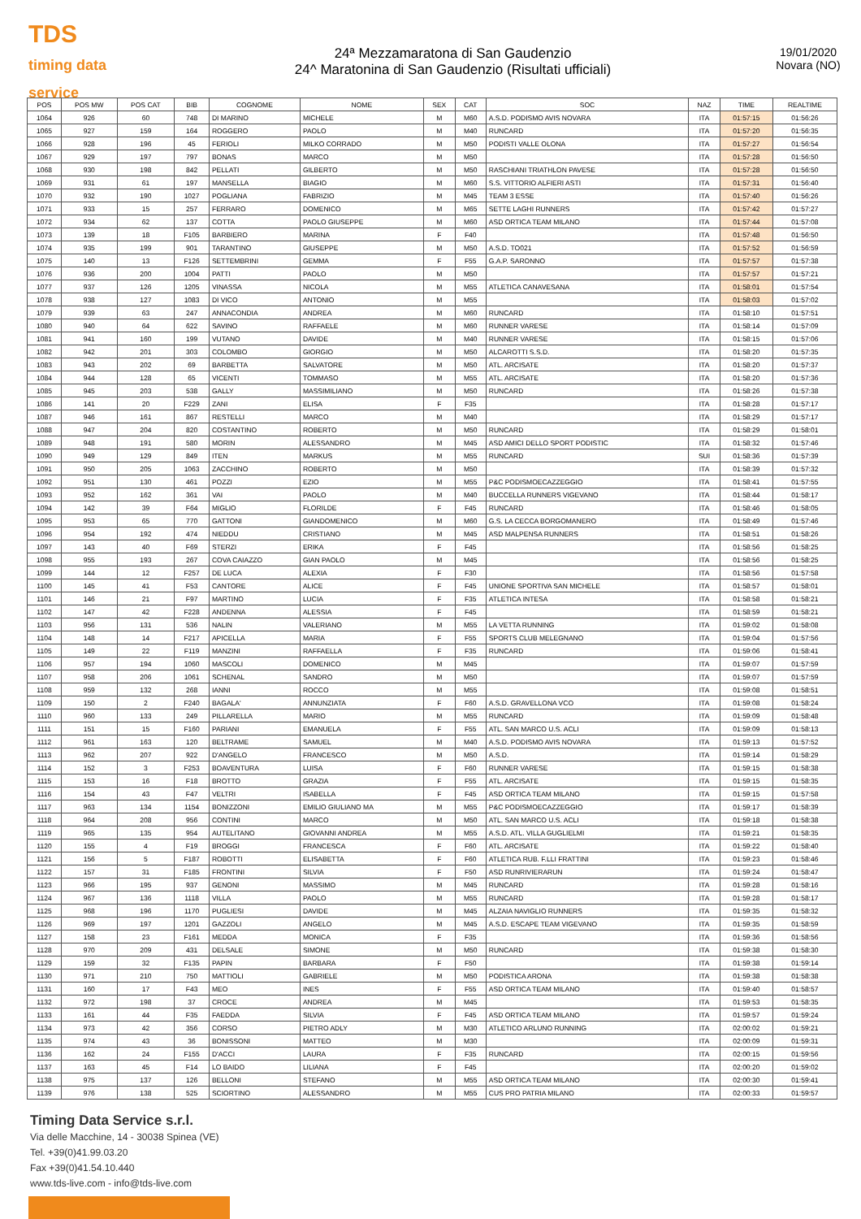TDS
timing data service
24ª Mezzamaratona di San Gaudenzio
24^ Maratonina di San Gaudenzio (Risultati ufficiali)
19/01/2020
Novara (NO)
| POS | POS MW | POS CAT | BIB | COGNOME | NOME | SEX | CAT | SOC | NAZ | TIME | REALTIME |
| --- | --- | --- | --- | --- | --- | --- | --- | --- | --- | --- | --- |
| 1064 | 926 | 60 | 748 | DI MARINO | MICHELE | M | M60 | A.S.D. PODISMO AVIS NOVARA | ITA | 01:57:15 | 01:56:26 |
| 1065 | 927 | 159 | 164 | ROGGERO | PAOLO | M | M40 | RUNCARD | ITA | 01:57:20 | 01:56:35 |
| 1066 | 928 | 196 | 45 | FERIOLI | MILKO CORRADO | M | M50 | PODISTI VALLE OLONA | ITA | 01:57:27 | 01:56:54 |
| 1067 | 929 | 197 | 797 | BONAS | MARCO | M | M50 | | ITA | 01:57:28 | 01:56:50 |
| 1068 | 930 | 198 | 842 | PELLATI | GILBERTO | M | M50 | RASCHIANI TRIATHLON PAVESE | ITA | 01:57:28 | 01:56:50 |
| 1069 | 931 | 61 | 197 | MANSELLA | BIAGIO | M | M60 | S.S. VITTORIO ALFIERI ASTI | ITA | 01:57:31 | 01:56:40 |
| 1070 | 932 | 190 | 1027 | POGLIANA | FABRIZIO | M | M45 | TEAM 3 ESSE | ITA | 01:57:40 | 01:56:26 |
| 1071 | 933 | 15 | 257 | FERRARO | DOMENICO | M | M65 | SETTE LAGHI RUNNERS | ITA | 01:57:42 | 01:57:27 |
| 1072 | 934 | 62 | 137 | COTTA | PAOLO GIUSEPPE | M | M60 | ASD ORTICA TEAM MILANO | ITA | 01:57:44 | 01:57:08 |
| 1073 | 139 | 18 | F105 | BARBIERO | MARINA | F | F40 | | ITA | 01:57:48 | 01:56:50 |
| 1074 | 935 | 199 | 901 | TARANTINO | GIUSEPPE | M | M50 | A.S.D. TO021 | ITA | 01:57:52 | 01:56:59 |
| 1075 | 140 | 13 | F126 | SETTEMBRINI | GEMMA | F | F55 | G.A.P. SARONNO | ITA | 01:57:57 | 01:57:38 |
| 1076 | 936 | 200 | 1004 | PATTI | PAOLO | M | M50 | | ITA | 01:57:57 | 01:57:21 |
| 1077 | 937 | 126 | 1205 | VINASSA | NICOLA | M | M55 | ATLETICA CANAVESANA | ITA | 01:58:01 | 01:57:54 |
| 1078 | 938 | 127 | 1083 | DI VICO | ANTONIO | M | M55 | | ITA | 01:58:03 | 01:57:02 |
| 1079 | 939 | 63 | 247 | ANNACONDIA | ANDREA | M | M60 | RUNCARD | ITA | 01:58:10 | 01:57:51 |
| 1080 | 940 | 64 | 622 | SAVINO | RAFFAELE | M | M60 | RUNNER VARESE | ITA | 01:58:14 | 01:57:09 |
| 1081 | 941 | 160 | 199 | VUTANO | DAVIDE | M | M40 | RUNNER VARESE | ITA | 01:58:15 | 01:57:06 |
| 1082 | 942 | 201 | 303 | COLOMBO | GIORGIO | M | M50 | ALCAROTTI S.S.D. | ITA | 01:58:20 | 01:57:35 |
| 1083 | 943 | 202 | 69 | BARBETTA | SALVATORE | M | M50 | ATL. ARCISATE | ITA | 01:58:20 | 01:57:37 |
| 1084 | 944 | 128 | 65 | VICENTI | TOMMASO | M | M55 | ATL. ARCISATE | ITA | 01:58:20 | 01:57:36 |
| 1085 | 945 | 203 | 538 | GALLY | MASSIMILIANO | M | M50 | RUNCARD | ITA | 01:58:26 | 01:57:38 |
| 1086 | 141 | 20 | F229 | ZANI | ELISA | F | F35 | | ITA | 01:58:28 | 01:57:17 |
| 1087 | 946 | 161 | 867 | RESTELLI | MARCO | M | M40 | | ITA | 01:58:29 | 01:57:17 |
| 1088 | 947 | 204 | 820 | COSTANTINO | ROBERTO | M | M50 | RUNCARD | ITA | 01:58:29 | 01:58:01 |
| 1089 | 948 | 191 | 580 | MORIN | ALESSANDRO | M | M45 | ASD AMICI DELLO SPORT PODISTIC | ITA | 01:58:32 | 01:57:46 |
| 1090 | 949 | 129 | 849 | ITEN | MARKUS | M | M55 | RUNCARD | SUI | 01:58:36 | 01:57:39 |
| 1091 | 950 | 205 | 1063 | ZACCHINO | ROBERTO | M | M50 | | ITA | 01:58:39 | 01:57:32 |
| 1092 | 951 | 130 | 461 | POZZI | EZIO | M | M55 | P&C PODISMOECAZZEGGIO | ITA | 01:58:41 | 01:57:55 |
| 1093 | 952 | 162 | 361 | VAI | PAOLO | M | M40 | BUCCELLA RUNNERS VIGEVANO | ITA | 01:58:44 | 01:58:17 |
| 1094 | 142 | 39 | F64 | MIGLIO | FLORILDE | F | F45 | RUNCARD | ITA | 01:58:46 | 01:58:05 |
| 1095 | 953 | 65 | 770 | GATTONI | GIANDOMENICO | M | M60 | G.S. LA CECCA BORGOMANERO | ITA | 01:58:49 | 01:57:46 |
| 1096 | 954 | 192 | 474 | NIEDDU | CRISTIANO | M | M45 | ASD MALPENSA RUNNERS | ITA | 01:58:51 | 01:58:26 |
| 1097 | 143 | 40 | F69 | STERZI | ERIKA | F | F45 | | ITA | 01:58:56 | 01:58:25 |
| 1098 | 955 | 193 | 267 | COVA CAIAZZO | GIAN PAOLO | M | M45 | | ITA | 01:58:56 | 01:58:25 |
| 1099 | 144 | 12 | F257 | DE LUCA | ALEXIA | F | F30 | | ITA | 01:58:56 | 01:57:58 |
| 1100 | 145 | 41 | F53 | CANTORE | ALICE | F | F45 | UNIONE SPORTIVA SAN MICHELE | ITA | 01:58:57 | 01:58:01 |
| 1101 | 146 | 21 | F97 | MARTINO | LUCIA | F | F35 | ATLETICA INTESA | ITA | 01:58:58 | 01:58:21 |
| 1102 | 147 | 42 | F228 | ANDENNA | ALESSIA | F | F45 | | ITA | 01:58:59 | 01:58:21 |
| 1103 | 956 | 131 | 536 | NALIN | VALERIANO | M | M55 | LA VETTA RUNNING | ITA | 01:59:02 | 01:58:08 |
| 1104 | 148 | 14 | F217 | APICELLA | MARIA | F | F55 | SPORTS CLUB MELEGNANO | ITA | 01:59:04 | 01:57:56 |
| 1105 | 149 | 22 | F119 | MANZINI | RAFFAELLA | F | F35 | RUNCARD | ITA | 01:59:06 | 01:58:41 |
| 1106 | 957 | 194 | 1060 | MASCOLI | DOMENICO | M | M45 | | ITA | 01:59:07 | 01:57:59 |
| 1107 | 958 | 206 | 1061 | SCHENAL | SANDRO | M | M50 | | ITA | 01:59:07 | 01:57:59 |
| 1108 | 959 | 132 | 268 | IANNI | ROCCO | M | M55 | | ITA | 01:59:08 | 01:58:51 |
| 1109 | 150 | 2 | F240 | BAGALA' | ANNUNZIATA | F | F60 | A.S.D. GRAVELLONA VCO | ITA | 01:59:08 | 01:58:24 |
| 1110 | 960 | 133 | 249 | PILLARELLA | MARIO | M | M55 | RUNCARD | ITA | 01:59:09 | 01:58:48 |
| 1111 | 151 | 15 | F160 | PARIANI | EMANUELA | F | F55 | ATL. SAN MARCO U.S. ACLI | ITA | 01:59:09 | 01:58:13 |
| 1112 | 961 | 163 | 120 | BELTRAME | SAMUEL | M | M40 | A.S.D. PODISMO AVIS NOVARA | ITA | 01:59:13 | 01:57:52 |
| 1113 | 962 | 207 | 922 | D'ANGELO | FRANCESCO | M | M50 | A.S.D. | ITA | 01:59:14 | 01:58:29 |
| 1114 | 152 | 3 | F253 | BOAVENTURA | LUISA | F | F60 | RUNNER VARESE | ITA | 01:59:15 | 01:58:38 |
| 1115 | 153 | 16 | F18 | BROTTO | GRAZIA | F | F55 | ATL. ARCISATE | ITA | 01:59:15 | 01:58:35 |
| 1116 | 154 | 43 | F47 | VELTRI | ISABELLA | F | F45 | ASD ORTICA TEAM MILANO | ITA | 01:59:15 | 01:57:58 |
| 1117 | 963 | 134 | 1154 | BONIZZONI | EMILIO GIULIANO MA | M | M55 | P&C PODISMOECAZZEGGIO | ITA | 01:59:17 | 01:58:39 |
| 1118 | 964 | 208 | 956 | CONTINI | MARCO | M | M50 | ATL. SAN MARCO U.S. ACLI | ITA | 01:59:18 | 01:58:38 |
| 1119 | 965 | 135 | 954 | AUTELITANO | GIOVANNI ANDREA | M | M55 | A.S.D. ATL. VILLA GUGLIELMI | ITA | 01:59:21 | 01:58:35 |
| 1120 | 155 | 4 | F19 | BROGGI | FRANCESCA | F | F60 | ATL. ARCISATE | ITA | 01:59:22 | 01:58:40 |
| 1121 | 156 | 5 | F187 | ROBOTTI | ELISABETTA | F | F60 | ATLETICA RUB. F.LLI FRATTINI | ITA | 01:59:23 | 01:58:46 |
| 1122 | 157 | 31 | F185 | FRONTINI | SILVIA | F | F50 | ASD RUNRIVIERARUN | ITA | 01:59:24 | 01:58:47 |
| 1123 | 966 | 195 | 937 | GENONI | MASSIMO | M | M45 | RUNCARD | ITA | 01:59:28 | 01:58:16 |
| 1124 | 967 | 136 | 1118 | VILLA | PAOLO | M | M55 | RUNCARD | ITA | 01:59:28 | 01:58:17 |
| 1125 | 968 | 196 | 1170 | PUGLIESI | DAVIDE | M | M45 | ALZAIA NAVIGLIO RUNNERS | ITA | 01:59:35 | 01:58:32 |
| 1126 | 969 | 197 | 1201 | GAZZOLI | ANGELO | M | M45 | A.S.D. ESCAPE TEAM VIGEVANO | ITA | 01:59:35 | 01:58:59 |
| 1127 | 158 | 23 | F161 | MEDDA | MONICA | F | F35 | | ITA | 01:59:36 | 01:58:56 |
| 1128 | 970 | 209 | 431 | DELSALE | SIMONE | M | M50 | RUNCARD | ITA | 01:59:38 | 01:58:30 |
| 1129 | 159 | 32 | F135 | PAPIN | BARBARA | F | F50 | | ITA | 01:59:38 | 01:59:14 |
| 1130 | 971 | 210 | 750 | MATTIOLI | GABRIELE | M | M50 | PODISTICA ARONA | ITA | 01:59:38 | 01:58:38 |
| 1131 | 160 | 17 | F43 | MEO | INES | F | F55 | ASD ORTICA TEAM MILANO | ITA | 01:59:40 | 01:58:57 |
| 1132 | 972 | 198 | 37 | CROCE | ANDREA | M | M45 | | ITA | 01:59:53 | 01:58:35 |
| 1133 | 161 | 44 | F35 | FAEDDA | SILVIA | F | F45 | ASD ORTICA TEAM MILANO | ITA | 01:59:57 | 01:59:24 |
| 1134 | 973 | 42 | 356 | CORSO | PIETRO ADLY | M | M30 | ATLETICO ARLUNO RUNNING | ITA | 02:00:02 | 01:59:21 |
| 1135 | 974 | 43 | 36 | BONISSONI | MATTEO | M | M30 | | ITA | 02:00:09 | 01:59:31 |
| 1136 | 162 | 24 | F155 | D'ACCI | LAURA | F | F35 | RUNCARD | ITA | 02:00:15 | 01:59:56 |
| 1137 | 163 | 45 | F14 | LO BAIDO | LILIANA | F | F45 | | ITA | 02:00:20 | 01:59:02 |
| 1138 | 975 | 137 | 126 | BELLONI | STEFANO | M | M55 | ASD ORTICA TEAM MILANO | ITA | 02:00:30 | 01:59:41 |
| 1139 | 976 | 138 | 525 | SCIORTINO | ALESSANDRO | M | M55 | CUS PRO PATRIA MILANO | ITA | 02:00:33 | 01:59:57 |
Timing Data Service s.r.l.
Via delle Macchine, 14 - 30038 Spinea (VE)
Tel. +39(0)41.99.03.20
Fax +39(0)41.54.10.440
www.tds-live.com - info@tds-live.com